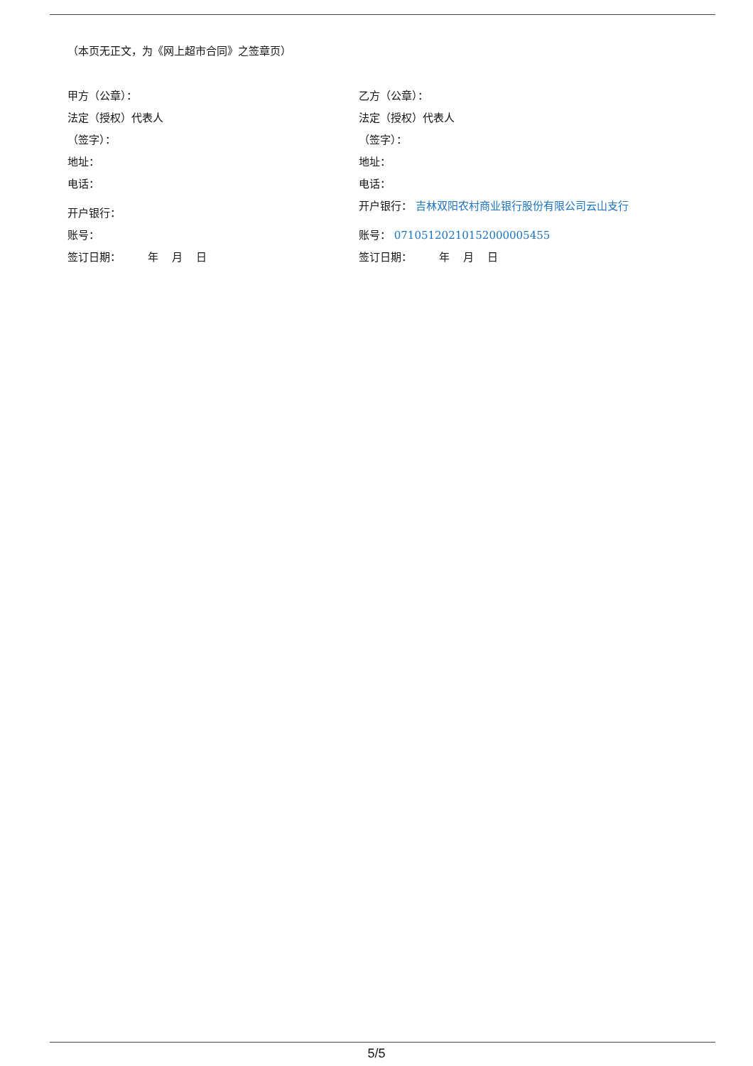（本页无正文，为《网上超市合同》之签章页）
甲方（公章）：
乙方（公章）：
法定（授权）代表人
法定（授权）代表人
（签字）：
（签字）：
地址：
地址：
电话：
电话：
开户银行：
开户银行： 吉林双阳农村商业银行股份有限公司云山支行
账号：
账号： 07105120210152000005455
签订日期： 年 月 日
签订日期： 年 月 日
5/5